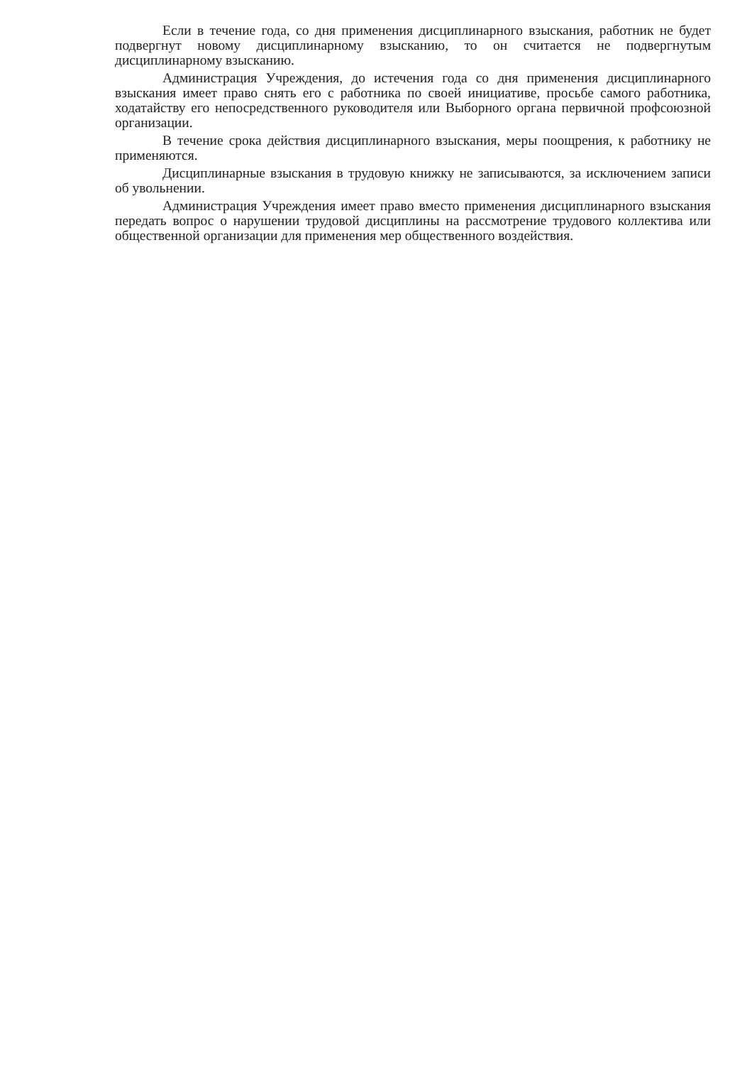Если в течение года, со дня применения дисциплинарного взыскания, работник не будет подвергнут новому дисциплинарному взысканию, то он считается не подвергнутым дисциплинарному взысканию.
Администрация Учреждения, до истечения года со дня применения дисциплинарного взыскания имеет право снять его с работника по своей инициативе, просьбе самого работника, ходатайству его непосредственного руководителя или Выборного органа первичной профсоюзной организации.
В течение срока действия дисциплинарного взыскания, меры поощрения, к работнику не применяются.
Дисциплинарные взыскания в трудовую книжку не записываются, за исключением записи об увольнении.
Администрация Учреждения имеет право вместо применения дисциплинарного взыскания передать вопрос о нарушении трудовой дисциплины на рассмотрение трудового коллектива или общественной организации для применения мер общественного воздействия.